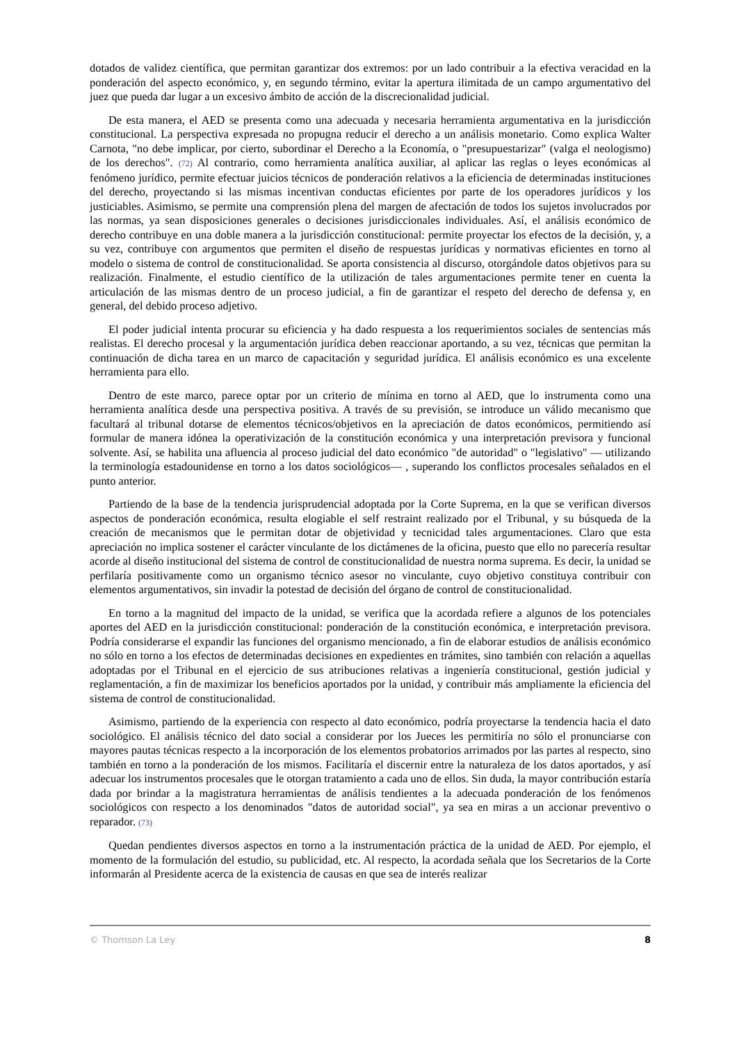dotados de validez científica, que permitan garantizar dos extremos: por un lado contribuir a la efectiva veracidad en la ponderación del aspecto económico, y, en segundo término, evitar la apertura ilimitada de un campo argumentativo del juez que pueda dar lugar a un excesivo ámbito de acción de la discrecionalidad judicial.
De esta manera, el AED se presenta como una adecuada y necesaria herramienta argumentativa en la jurisdicción constitucional. La perspectiva expresada no propugna reducir el derecho a un análisis monetario. Como explica Walter Carnota, "no debe implicar, por cierto, subordinar el Derecho a la Economía, o "presupuestarizar" (valga el neologismo) de los derechos". (72) Al contrario, como herramienta analítica auxiliar, al aplicar las reglas o leyes económicas al fenómeno jurídico, permite efectuar juicios técnicos de ponderación relativos a la eficiencia de determinadas instituciones del derecho, proyectando si las mismas incentivan conductas eficientes por parte de los operadores jurídicos y los justiciables. Asimismo, se permite una comprensión plena del margen de afectación de todos los sujetos involucrados por las normas, ya sean disposiciones generales o decisiones jurisdiccionales individuales. Así, el análisis económico de derecho contribuye en una doble manera a la jurisdicción constitucional: permite proyectar los efectos de la decisión, y, a su vez, contribuye con argumentos que permiten el diseño de respuestas jurídicas y normativas eficientes en torno al modelo o sistema de control de constitucionalidad. Se aporta consistencia al discurso, otorgándole datos objetivos para su realización. Finalmente, el estudio científico de la utilización de tales argumentaciones permite tener en cuenta la articulación de las mismas dentro de un proceso judicial, a fin de garantizar el respeto del derecho de defensa y, en general, del debido proceso adjetivo.
El poder judicial intenta procurar su eficiencia y ha dado respuesta a los requerimientos sociales de sentencias más realistas. El derecho procesal y la argumentación jurídica deben reaccionar aportando, a su vez, técnicas que permitan la continuación de dicha tarea en un marco de capacitación y seguridad jurídica. El análisis económico es una excelente herramienta para ello.
Dentro de este marco, parece optar por un criterio de mínima en torno al AED, que lo instrumenta como una herramienta analítica desde una perspectiva positiva. A través de su previsión, se introduce un válido mecanismo que facultará al tribunal dotarse de elementos técnicos/objetivos en la apreciación de datos económicos, permitiendo así formular de manera idónea la operativización de la constitución económica y una interpretación previsora y funcional solvente. Así, se habilita una afluencia al proceso judicial del dato económico "de autoridad" o "legislativo" — utilizando la terminología estadounidense en torno a los datos sociológicos— , superando los conflictos procesales señalados en el punto anterior.
Partiendo de la base de la tendencia jurisprudencial adoptada por la Corte Suprema, en la que se verifican diversos aspectos de ponderación económica, resulta elogiable el self restraint realizado por el Tribunal, y su búsqueda de la creación de mecanismos que le permitan dotar de objetividad y tecnicidad tales argumentaciones. Claro que esta apreciación no implica sostener el carácter vinculante de los dictámenes de la oficina, puesto que ello no parecería resultar acorde al diseño institucional del sistema de control de constitucionalidad de nuestra norma suprema. Es decir, la unidad se perfilaría positivamente como un organismo técnico asesor no vinculante, cuyo objetivo constituya contribuir con elementos argumentativos, sin invadir la potestad de decisión del órgano de control de constitucionalidad.
En torno a la magnitud del impacto de la unidad, se verifica que la acordada refiere a algunos de los potenciales aportes del AED en la jurisdicción constitucional: ponderación de la constitución económica, e interpretación previsora. Podría considerarse el expandir las funciones del organismo mencionado, a fin de elaborar estudios de análisis económico no sólo en torno a los efectos de determinadas decisiones en expedientes en trámites, sino también con relación a aquellas adoptadas por el Tribunal en el ejercicio de sus atribuciones relativas a ingeniería constitucional, gestión judicial y reglamentación, a fin de maximizar los beneficios aportados por la unidad, y contribuir más ampliamente la eficiencia del sistema de control de constitucionalidad.
Asimismo, partiendo de la experiencia con respecto al dato económico, podría proyectarse la tendencia hacia el dato sociológico. El análisis técnico del dato social a considerar por los Jueces les permitiría no sólo el pronunciarse con mayores pautas técnicas respecto a la incorporación de los elementos probatorios arrimados por las partes al respecto, sino también en torno a la ponderación de los mismos. Facilitaría el discernir entre la naturaleza de los datos aportados, y así adecuar los instrumentos procesales que le otorgan tratamiento a cada uno de ellos. Sin duda, la mayor contribución estaría dada por brindar a la magistratura herramientas de análisis tendientes a la adecuada ponderación de los fenómenos sociológicos con respecto a los denominados "datos de autoridad social", ya sea en miras a un accionar preventivo o reparador. (73)
Quedan pendientes diversos aspectos en torno a la instrumentación práctica de la unidad de AED. Por ejemplo, el momento de la formulación del estudio, su publicidad, etc. Al respecto, la acordada señala que los Secretarios de la Corte informarán al Presidente acerca de la existencia de causas en que sea de interés realizar
© Thomson La Ley 8